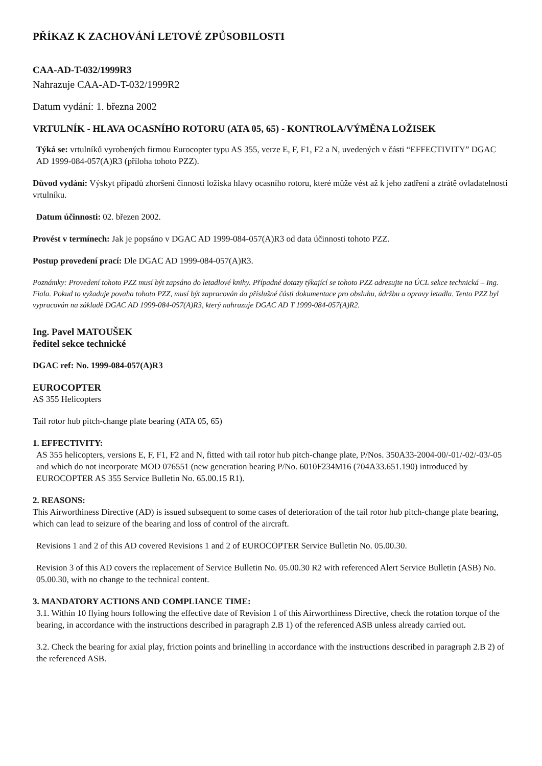PŘÍKAZ K ZACHOVÁNÍ LETOVÉ ZPŮSOBILOSTI
CAA-AD-T-032/1999R3
Nahrazuje CAA-AD-T-032/1999R2
Datum vydání: 1. března 2002
VRTULNÍK - HLAVA OCASNÍHO ROTORU (ATA 05, 65) - KONTROLA/VÝMĚNA LOŽISEK
Týká se: vrtulníků vyrobených firmou Eurocopter typu AS 355, verze E, F, F1, F2 a N, uvedených v části “EFFECTIVITY” DGAC AD 1999-084-057(A)R3 (příloha tohoto PZZ).
Důvod vydání: Výskyt případů zhoršení činnosti ložiska hlavy ocasního rotoru, které může vést až k jeho zadření a ztrátě ovladatelnosti vrtulníku.
Datum účinnosti: 02. březen 2002.
Provést v termínech: Jak je popsáno v DGAC AD 1999-084-057(A)R3 od data účinnosti tohoto PZZ.
Postup provedení prací: Dle DGAC AD 1999-084-057(A)R3.
Poznámky: Provedení tohoto PZZ musí být zapsáno do letadlové knihy. Případné dotazy týkající se tohoto PZZ adresujte na ÚCL sekce technická – Ing. Fiala. Pokud to vyžaduje povaha tohoto PZZ, musí být zapracován do příslušné části dokumentace pro obsluhu, údržbu a opravy letadla. Tento PZZ byl vypracován na základě DGAC AD 1999-084-057(A)R3, který nahrazuje DGAC AD T 1999-084-057(A)R2.
Ing. Pavel MATOUŠEK
ředitel sekce technické
DGAC ref: No. 1999-084-057(A)R3
EUROCOPTER
AS 355 Helicopters
Tail rotor hub pitch-change plate bearing (ATA 05, 65)
1. EFFECTIVITY:
AS 355 helicopters, versions E, F, F1, F2 and N, fitted with tail rotor hub pitch-change plate, P/Nos. 350A33-2004-00/-01/-02/-03/-05 and which do not incorporate MOD 076551 (new generation bearing P/No. 6010F234M16 (704A33.651.190) introduced by EUROCOPTER AS 355 Service Bulletin No. 65.00.15 R1).
2. REASONS:
This Airworthiness Directive (AD) is issued subsequent to some cases of deterioration of the tail rotor hub pitch-change plate bearing, which can lead to seizure of the bearing and loss of control of the aircraft.
Revisions 1 and 2 of this AD covered Revisions 1 and 2 of EUROCOPTER Service Bulletin No. 05.00.30.
Revision 3 of this AD covers the replacement of Service Bulletin No. 05.00.30 R2 with referenced Alert Service Bulletin (ASB) No. 05.00.30, with no change to the technical content.
3. MANDATORY ACTIONS AND COMPLIANCE TIME:
3.1. Within 10 flying hours following the effective date of Revision 1 of this Airworthiness Directive, check the rotation torque of the bearing, in accordance with the instructions described in paragraph 2.B 1) of the referenced ASB unless already carried out.
3.2. Check the bearing for axial play, friction points and brinelling in accordance with the instructions described in paragraph 2.B 2) of the referenced ASB.